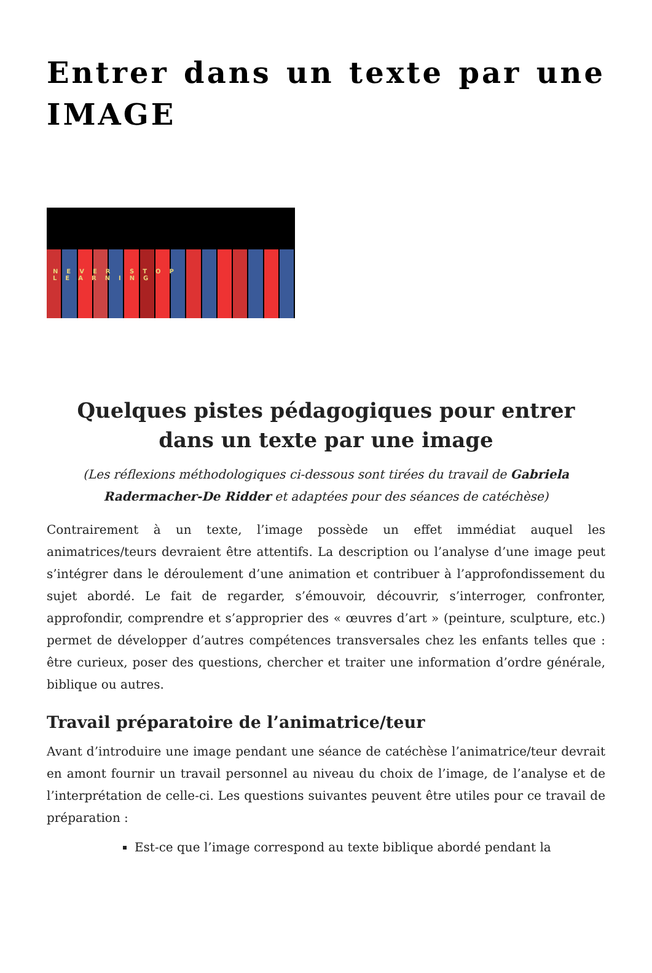Entrer dans un texte par une IMAGE
NEVER STOP LEARNING
Quelques pistes pédagogiques pour entrer dans un texte par une image
(Les réflexions méthodologiques ci-dessous sont tirées du travail de Gabriela Radermacher-De Ridder et adaptées pour des séances de catéchèse)
Contrairement à un texte, l’image possède un effet immédiat auquel les animatrices/teurs devraient être attentifs. La description ou l’analyse d’une image peut s’intégrer dans le déroulement d’une animation et contribuer à l’approfondissement du sujet abordé. Le fait de regarder, s’émouvoir, découvrir, s’interroger, confronter, approfondir, comprendre et s’approprier des « œuvres d’art » (peinture, sculpture, etc.) permet de développer d’autres compétences transversales chez les enfants telles que : être curieux, poser des questions, chercher et traiter une information d’ordre générale, biblique ou autres.
Travail préparatoire de l’animatrice/teur
Avant d’introduire une image pendant une séance de catéchèse l’animatrice/teur devrait en amont fournir un travail personnel au niveau du choix de l’image, de l’analyse et de l’interprétation de celle-ci. Les questions suivantes peuvent être utiles pour ce travail de préparation :
Est-ce que l’image correspond au texte biblique abordé pendant la